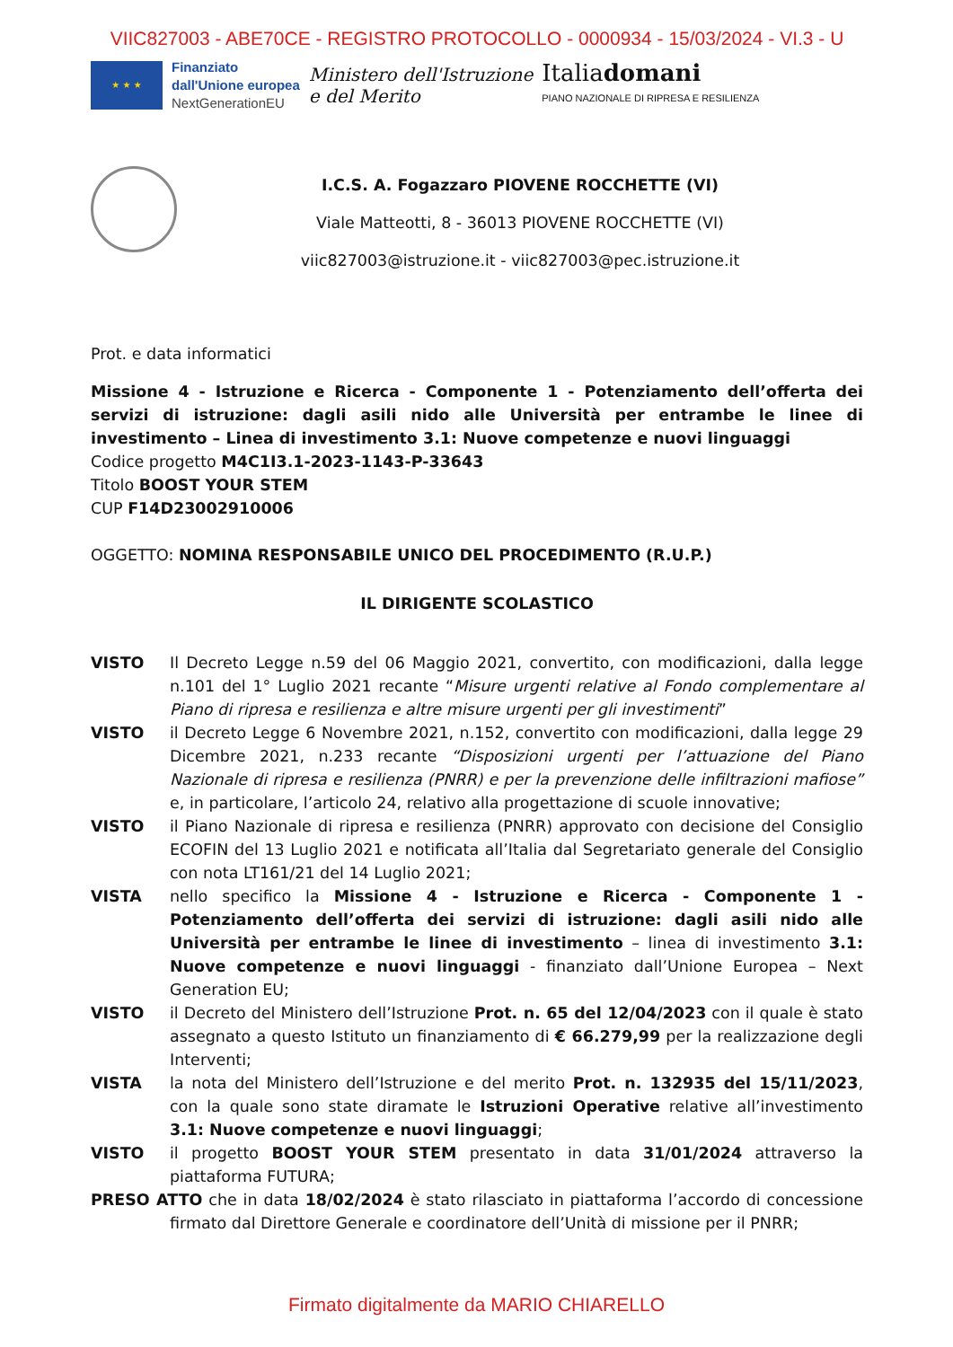VIIC827003 - ABE70CE - REGISTRO PROTOCOLLO - 0000934 - 15/03/2024 - VI.3 - U
★ ★ ★
Finanziato
dall'Unione europea
NextGenerationEU
Ministero dell'Istruzione
e del Merito
Italiadomani
PIANO NAZIONALE DI RIPRESA E RESILIENZA
I.C.S. A. Fogazzaro PIOVENE ROCCHETTE (VI)
Viale Matteotti, 8 - 36013 PIOVENE ROCCHETTE (VI)
viic827003@istruzione.it - viic827003@pec.istruzione.it
Prot. e data informatici
Missione 4 - Istruzione e Ricerca - Componente 1 - Potenziamento dell’offerta dei servizi di istruzione: dagli asili nido alle Università per entrambe le linee di investimento – Linea di investimento 3.1: Nuove competenze e nuovi linguaggi
Codice progetto M4C1I3.1-2023-1143-P-33643
Titolo BOOST YOUR STEM
CUP F14D23002910006
OGGETTO: NOMINA RESPONSABILE UNICO DEL PROCEDIMENTO (R.U.P.)
IL DIRIGENTE SCOLASTICO
VISTO Il Decreto Legge n.59 del 06 Maggio 2021, convertito, con modificazioni, dalla legge n.101 del 1° Luglio 2021 recante “Misure urgenti relative al Fondo complementare al Piano di ripresa e resilienza e altre misure urgenti per gli investimenti”
VISTO il Decreto Legge 6 Novembre 2021, n.152, convertito con modificazioni, dalla legge 29 Dicembre 2021, n.233 recante “Disposizioni urgenti per l’attuazione del Piano Nazionale di ripresa e resilienza (PNRR) e per la prevenzione delle infiltrazioni mafiose” e, in particolare, l’articolo 24, relativo alla progettazione di scuole innovative;
VISTO il Piano Nazionale di ripresa e resilienza (PNRR) approvato con decisione del Consiglio ECOFIN del 13 Luglio 2021 e notificata all’Italia dal Segretariato generale del Consiglio con nota LT161/21 del 14 Luglio 2021;
VISTA nello specifico la Missione 4 - Istruzione e Ricerca - Componente 1 - Potenziamento dell’offerta dei servizi di istruzione: dagli asili nido alle Università per entrambe le linee di investimento – linea di investimento 3.1: Nuove competenze e nuovi linguaggi - finanziato dall’Unione Europea – Next Generation EU;
VISTO il Decreto del Ministero dell’Istruzione Prot. n. 65 del 12/04/2023 con il quale è stato assegnato a questo Istituto un finanziamento di € 66.279,99 per la realizzazione degli Interventi;
VISTA la nota del Ministero dell’Istruzione e del merito Prot. n. 132935 del 15/11/2023, con la quale sono state diramate le Istruzioni Operative relative all’investimento 3.1: Nuove competenze e nuovi linguaggi;
VISTO il progetto BOOST YOUR STEM presentato in data 31/01/2024 attraverso la piattaforma FUTURA;
PRESO ATTO che in data 18/02/2024 è stato rilasciato in piattaforma l’accordo di concessione firmato dal Direttore Generale e coordinatore dell’Unità di missione per il PNRR;
Firmato digitalmente da MARIO CHIARELLO